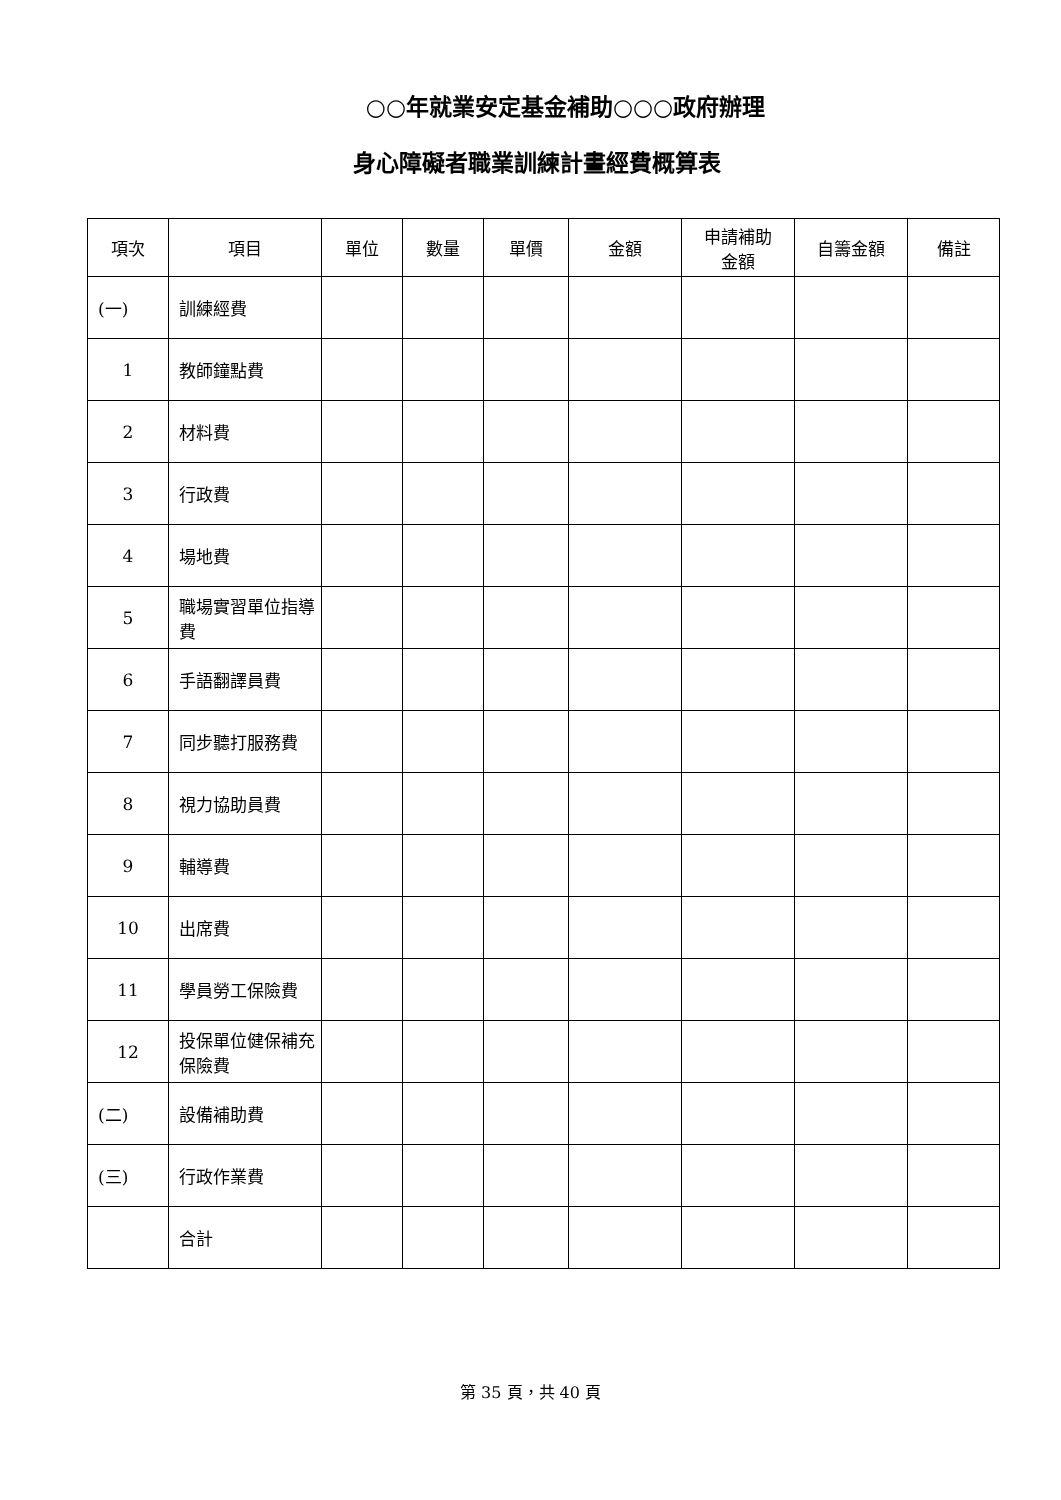○○年就業安定基金補助○○○政府辦理
身心障礙者職業訓練計畫經費概算表
| 項次 | 項目 | 單位 | 數量 | 單價 | 金額 | 申請補助 金額 | 自籌金額 | 備註 |
| --- | --- | --- | --- | --- | --- | --- | --- | --- |
| (一) | 訓練經費 | | | | | | | |
| 1 | 教師鐘點費 | | | | | | | |
| 2 | 材料費 | | | | | | | |
| 3 | 行政費 | | | | | | | |
| 4 | 場地費 | | | | | | | |
| 5 | 職場實習單位指導費 | | | | | | | |
| 6 | 手語翻譯員費 | | | | | | | |
| 7 | 同步聽打服務費 | | | | | | | |
| 8 | 視力協助員費 | | | | | | | |
| 9 | 輔導費 | | | | | | | |
| 10 | 出席費 | | | | | | | |
| 11 | 學員勞工保險費 | | | | | | | |
| 12 | 投保單位健保補充保險費 | | | | | | | |
| (二) | 設備補助費 | | | | | | | |
| (三) | 行政作業費 | | | | | | | |
| | 合計 | | | | | | | |
第 35 頁，共 40 頁